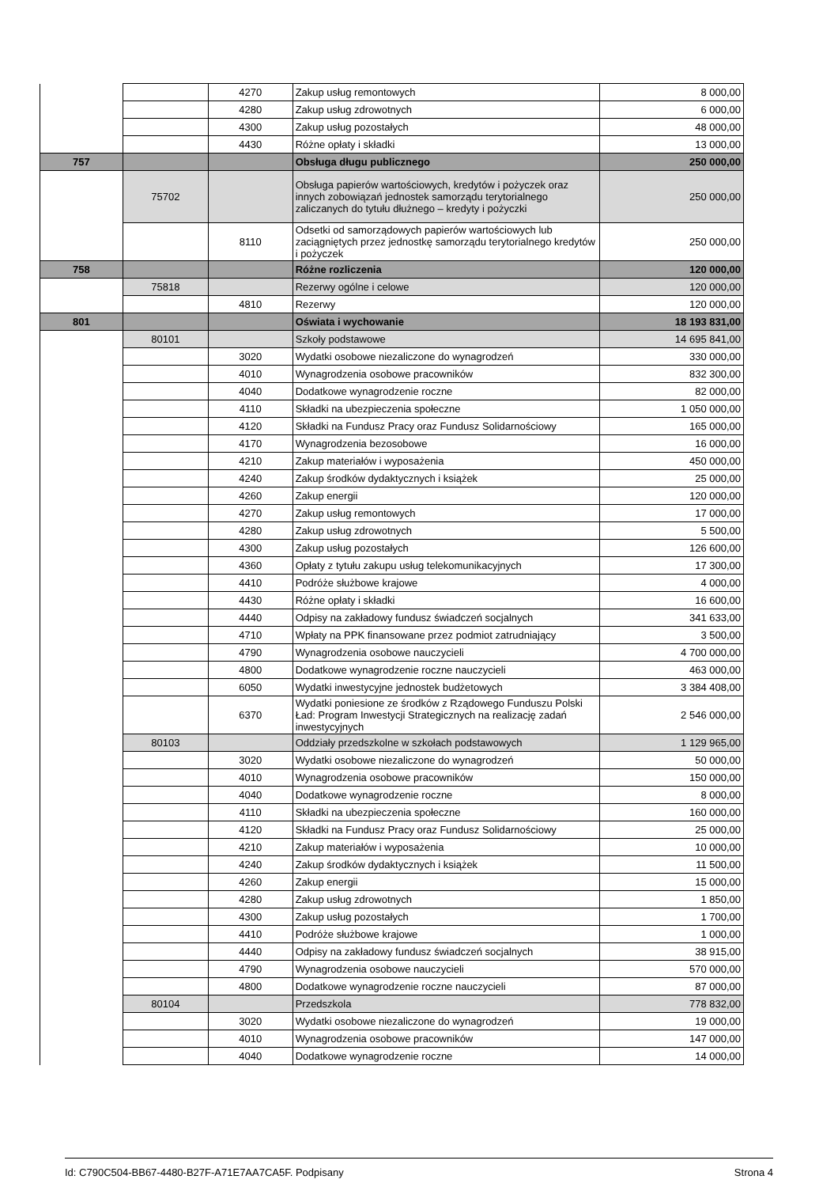| | | 4270 | Zakup usług remontowych | 8 000,00 |
| | | 4280 | Zakup usług zdrowotnych | 6 000,00 |
| | | 4300 | Zakup usług pozostałych | 48 000,00 |
| | | 4430 | Różne opłaty i składki | 13 000,00 |
| 757 | | | Obsługa długu publicznego | 250 000,00 |
| | 75702 | | Obsługa papierów wartościowych, kredytów i pożyczek oraz innych zobowiązań jednostek samorządu terytorialnego zaliczanych do tytułu dłużnego – kredyty i pożyczki | 250 000,00 |
| | | 8110 | Odsetki od samorządowych papierów wartościowych lub zaciągniętych przez jednostkę samorządu terytorialnego kredytów i pożyczek | 250 000,00 |
| 758 | | | Różne rozliczenia | 120 000,00 |
| | 75818 | | Rezerwy ogólne i celowe | 120 000,00 |
| | | 4810 | Rezerwy | 120 000,00 |
| 801 | | | Oświata i wychowanie | 18 193 831,00 |
| | 80101 | | Szkoły podstawowe | 14 695 841,00 |
| | | 3020 | Wydatki osobowe niezaliczone do wynagrodzeń | 330 000,00 |
| | | 4010 | Wynagrodzenia osobowe pracowników | 832 300,00 |
| | | 4040 | Dodatkowe wynagrodzenie roczne | 82 000,00 |
| | | 4110 | Składki na ubezpieczenia społeczne | 1 050 000,00 |
| | | 4120 | Składki na Fundusz Pracy oraz Fundusz Solidarnościowy | 165 000,00 |
| | | 4170 | Wynagrodzenia bezosobowe | 16 000,00 |
| | | 4210 | Zakup materiałów i wyposażenia | 450 000,00 |
| | | 4240 | Zakup środków dydaktycznych i książek | 25 000,00 |
| | | 4260 | Zakup energii | 120 000,00 |
| | | 4270 | Zakup usług remontowych | 17 000,00 |
| | | 4280 | Zakup usług zdrowotnych | 5 500,00 |
| | | 4300 | Zakup usług pozostałych | 126 600,00 |
| | | 4360 | Opłaty z tytułu zakupu usług telekomunikacyjnych | 17 300,00 |
| | | 4410 | Podróże służbowe krajowe | 4 000,00 |
| | | 4430 | Różne opłaty i składki | 16 600,00 |
| | | 4440 | Odpisy na zakładowy fundusz świadczeń socjalnych | 341 633,00 |
| | | 4710 | Wpłaty na PPK finansowane przez podmiot zatrudniający | 3 500,00 |
| | | 4790 | Wynagrodzenia osobowe nauczycieli | 4 700 000,00 |
| | | 4800 | Dodatkowe wynagrodzenie roczne nauczycieli | 463 000,00 |
| | | 6050 | Wydatki inwestycyjne jednostek budżetowych | 3 384 408,00 |
| | | 6370 | Wydatki poniesione ze środków z Rządowego Funduszu Polski Ład: Program Inwestycji Strategicznych na realizację zadań inwestycyjnych | 2 546 000,00 |
| | 80103 | | Oddziały przedszkolne w szkołach podstawowych | 1 129 965,00 |
| | | 3020 | Wydatki osobowe niezaliczone do wynagrodzeń | 50 000,00 |
| | | 4010 | Wynagrodzenia osobowe pracowników | 150 000,00 |
| | | 4040 | Dodatkowe wynagrodzenie roczne | 8 000,00 |
| | | 4110 | Składki na ubezpieczenia społeczne | 160 000,00 |
| | | 4120 | Składki na Fundusz Pracy oraz Fundusz Solidarnościowy | 25 000,00 |
| | | 4210 | Zakup materiałów i wyposażenia | 10 000,00 |
| | | 4240 | Zakup środków dydaktycznych i książek | 11 500,00 |
| | | 4260 | Zakup energii | 15 000,00 |
| | | 4280 | Zakup usług zdrowotnych | 1 850,00 |
| | | 4300 | Zakup usług pozostałych | 1 700,00 |
| | | 4410 | Podróże służbowe krajowe | 1 000,00 |
| | | 4440 | Odpisy na zakładowy fundusz świadczeń socjalnych | 38 915,00 |
| | | 4790 | Wynagrodzenia osobowe nauczycieli | 570 000,00 |
| | | 4800 | Dodatkowe wynagrodzenie roczne nauczycieli | 87 000,00 |
| | 80104 | | Przedszkola | 778 832,00 |
| | | 3020 | Wydatki osobowe niezaliczone do wynagrodzeń | 19 000,00 |
| | | 4010 | Wynagrodzenia osobowe pracowników | 147 000,00 |
| | | 4040 | Dodatkowe wynagrodzenie roczne | 14 000,00 |
Id: C790C504-BB67-4480-B27F-A71E7AA7CA5F. Podpisany Strona 4